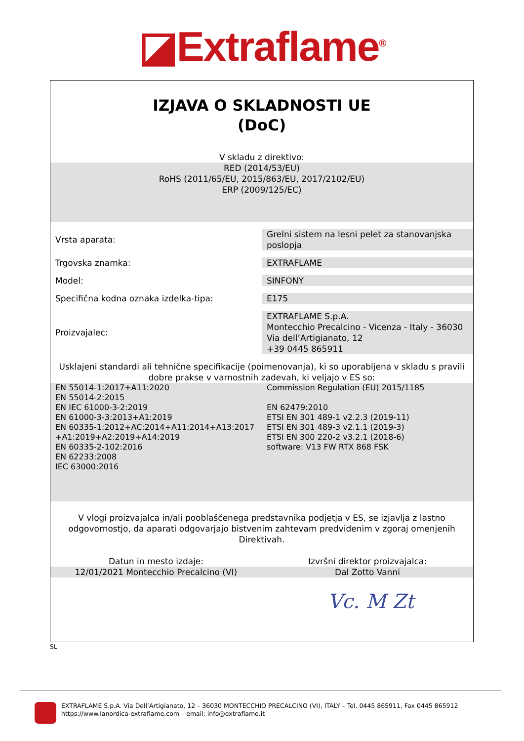◪Extraflame<sup>®</sup>
IZJAVA O SKLADNOSTI UE
(DoC)
V skladu z direktivo:
RED (2014/53/EU)
RoHS (2011/65/EU, 2015/863/EU, 2017/2102/EU)
ERP (2009/125/EC)
| Vrsta aparata: | Grelni sistem na lesni pelet za stanovanjska poslopja |
| Trgovska znamka: | EXTRAFLAME |
| Model: | SINFONY |
| Specifična kodna oznaka izdelka-tipa: | E175 |
| Proizvajalec: | EXTRAFLAME S.p.A. Montecchio Precalcino - Vicenza - Italy - 36030 Via dell’Artigianato, 12 +39 0445 865911 |
Usklajeni standardi ali tehnične specifikacije (poimenovanja), ki so uporabljena v skladu s pravili dobre prakse v varnostnih zadevah, ki veljajo v ES so:
EN 55014-1:2017+A11:2020
EN 55014-2:2015
EN IEC 61000-3-2:2019
EN 61000-3-3:2013+A1:2019
EN 60335-1:2012+AC:2014+A11:2014+A13:2017
+A1:2019+A2:2019+A14:2019
EN 60335-2-102:2016
EN 62233:2008
IEC 63000:2016
Commission Regulation (EU) 2015/1185
EN 62479:2010
ETSI EN 301 489-1 v2.2.3 (2019-11)
ETSI EN 301 489-3 v2.1.1 (2019-3)
ETSI EN 300 220-2 v3.2.1 (2018-6)
software: V13 FW RTX 868 FSK
V vlogi proizvajalca in/ali pooblaščenega predstavnika podjetja v ES, se izjavlja z lastno odgovornostjo, da aparati odgovarjajo bistvenim zahtevam predvidenim v zgoraj omenjenih Direktivah.
Datun in mesto izdaje: Izvršni direktor proizvajalca:
12/01/2021 Montecchio Precalcino (VI)
Dal Zotto Vanni
Vc. M Zt
SL
EXTRAFLAME S.p.A. Via Dell’Artigianato, 12 – 36030 MONTECCHIO PRECALCINO (VI), ITALY – Tel. 0445 865911, Fax 0445 865912
https://www.lanordica-extraflame.com – email: info@extraflame.it